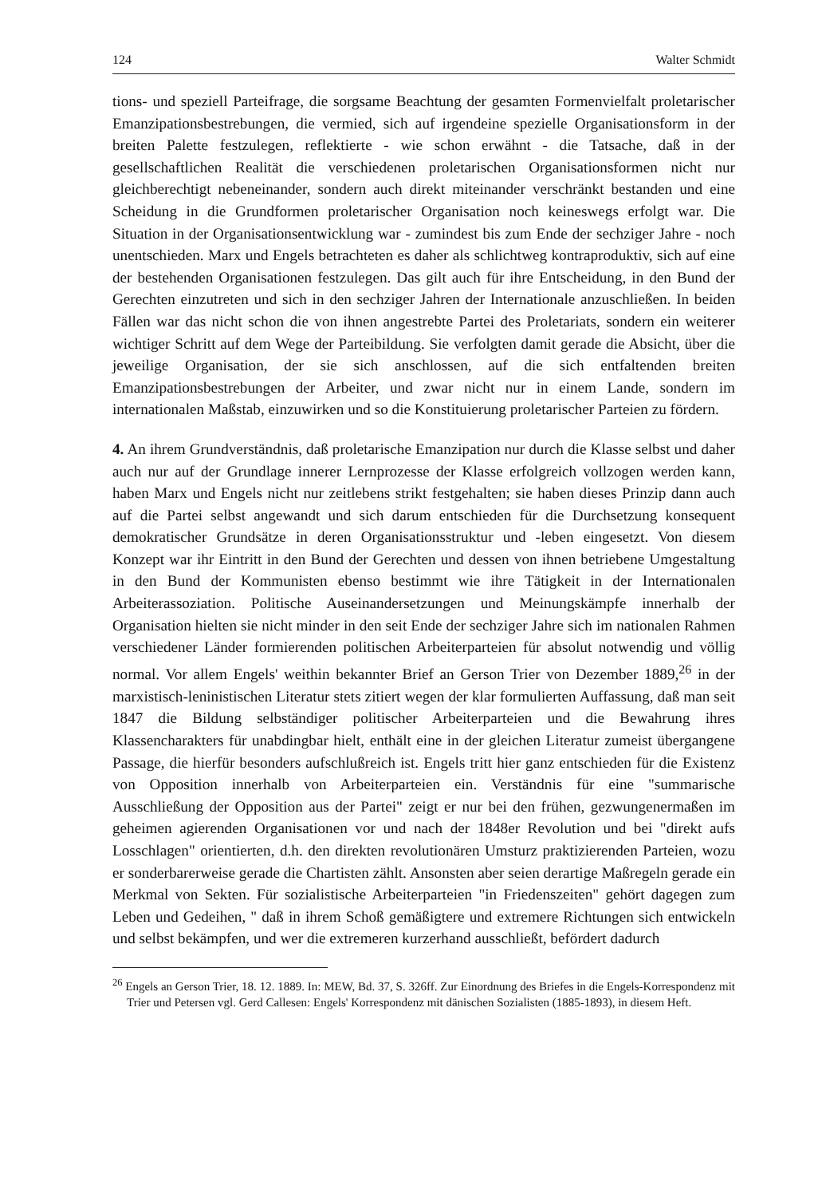124 Walter Schmidt
tions- und speziell Parteifrage, die sorgsame Beachtung der gesamten Formenvielfalt proletarischer Emanzipationsbestrebungen, die vermied, sich auf irgendeine spezielle Organisationsform in der breiten Palette festzulegen, reflektierte - wie schon erwähnt - die Tatsache, daß in der gesellschaftlichen Realität die verschiedenen proletarischen Organisationsformen nicht nur gleichberechtigt nebeneinander, sondern auch direkt miteinander verschränkt bestanden und eine Scheidung in die Grundformen proletarischer Organisation noch keineswegs erfolgt war. Die Situation in der Organisationsentwicklung war - zumindest bis zum Ende der sechziger Jahre - noch unentschieden. Marx und Engels betrachteten es daher als schlichtweg kontraproduktiv, sich auf eine der bestehenden Organisationen festzulegen. Das gilt auch für ihre Entscheidung, in den Bund der Gerechten einzutreten und sich in den sechziger Jahren der Internationale anzuschließen. In beiden Fällen war das nicht schon die von ihnen angestrebte Partei des Proletariats, sondern ein weiterer wichtiger Schritt auf dem Wege der Parteibildung. Sie verfolgten damit gerade die Absicht, über die jeweilige Organisation, der sie sich anschlossen, auf die sich entfaltenden breiten Emanzipationsbestrebungen der Arbeiter, und zwar nicht nur in einem Lande, sondern im internationalen Maßstab, einzuwirken und so die Konstituierung proletarischer Parteien zu fördern.
4. An ihrem Grundverständnis, daß proletarische Emanzipation nur durch die Klasse selbst und daher auch nur auf der Grundlage innerer Lernprozesse der Klasse erfolgreich vollzogen werden kann, haben Marx und Engels nicht nur zeitlebens strikt festgehalten; sie haben dieses Prinzip dann auch auf die Partei selbst angewandt und sich darum entschieden für die Durchsetzung konsequent demokratischer Grundsätze in deren Organisationsstruktur und -leben eingesetzt. Von diesem Konzept war ihr Eintritt in den Bund der Gerechten und dessen von ihnen betriebene Umgestaltung in den Bund der Kommunisten ebenso bestimmt wie ihre Tätigkeit in der Internationalen Arbeiterassoziation. Politische Auseinandersetzungen und Meinungskämpfe innerhalb der Organisation hielten sie nicht minder in den seit Ende der sechziger Jahre sich im nationalen Rahmen verschiedener Länder formierenden politischen Arbeiterparteien für absolut notwendig und völlig normal. Vor allem Engels' weithin bekannter Brief an Gerson Trier von Dezember 1889,<sup>26</sup> in der marxistisch-leninistischen Literatur stets zitiert wegen der klar formulierten Auffassung, daß man seit 1847 die Bildung selbständiger politischer Arbeiterparteien und die Bewahrung ihres Klassencharakters für unabdingbar hielt, enthält eine in der gleichen Literatur zumeist übergangene Passage, die hierfür besonders aufschlußreich ist. Engels tritt hier ganz entschieden für die Existenz von Opposition innerhalb von Arbeiterparteien ein. Verständnis für eine "summarische Ausschließung der Opposition aus der Partei" zeigt er nur bei den frühen, gezwungenermaßen im geheimen agierenden Organisationen vor und nach der 1848er Revolution und bei "direkt aufs Losschlagen" orientierten, d.h. den direkten revolutionären Umsturz praktizierenden Parteien, wozu er sonderbarerweise gerade die Chartisten zählt. Ansonsten aber seien derartige Maßregeln gerade ein Merkmal von Sekten. Für sozialistische Arbeiterparteien "in Friedenszeiten" gehört dagegen zum Leben und Gedeihen, " daß in ihrem Schoß gemäßigtere und extremere Richtungen sich entwickeln und selbst bekämpfen, und wer die extremeren kurzerhand ausschließt, befördert dadurch
<sup>26</sup> Engels an Gerson Trier, 18. 12. 1889. In: MEW, Bd. 37, S. 326ff. Zur Einordnung des Briefes in die Engels-Korrespondenz mit Trier und Petersen vgl. Gerd Callesen: Engels' Korrespondenz mit dänischen Sozialisten (1885-1893), in diesem Heft.